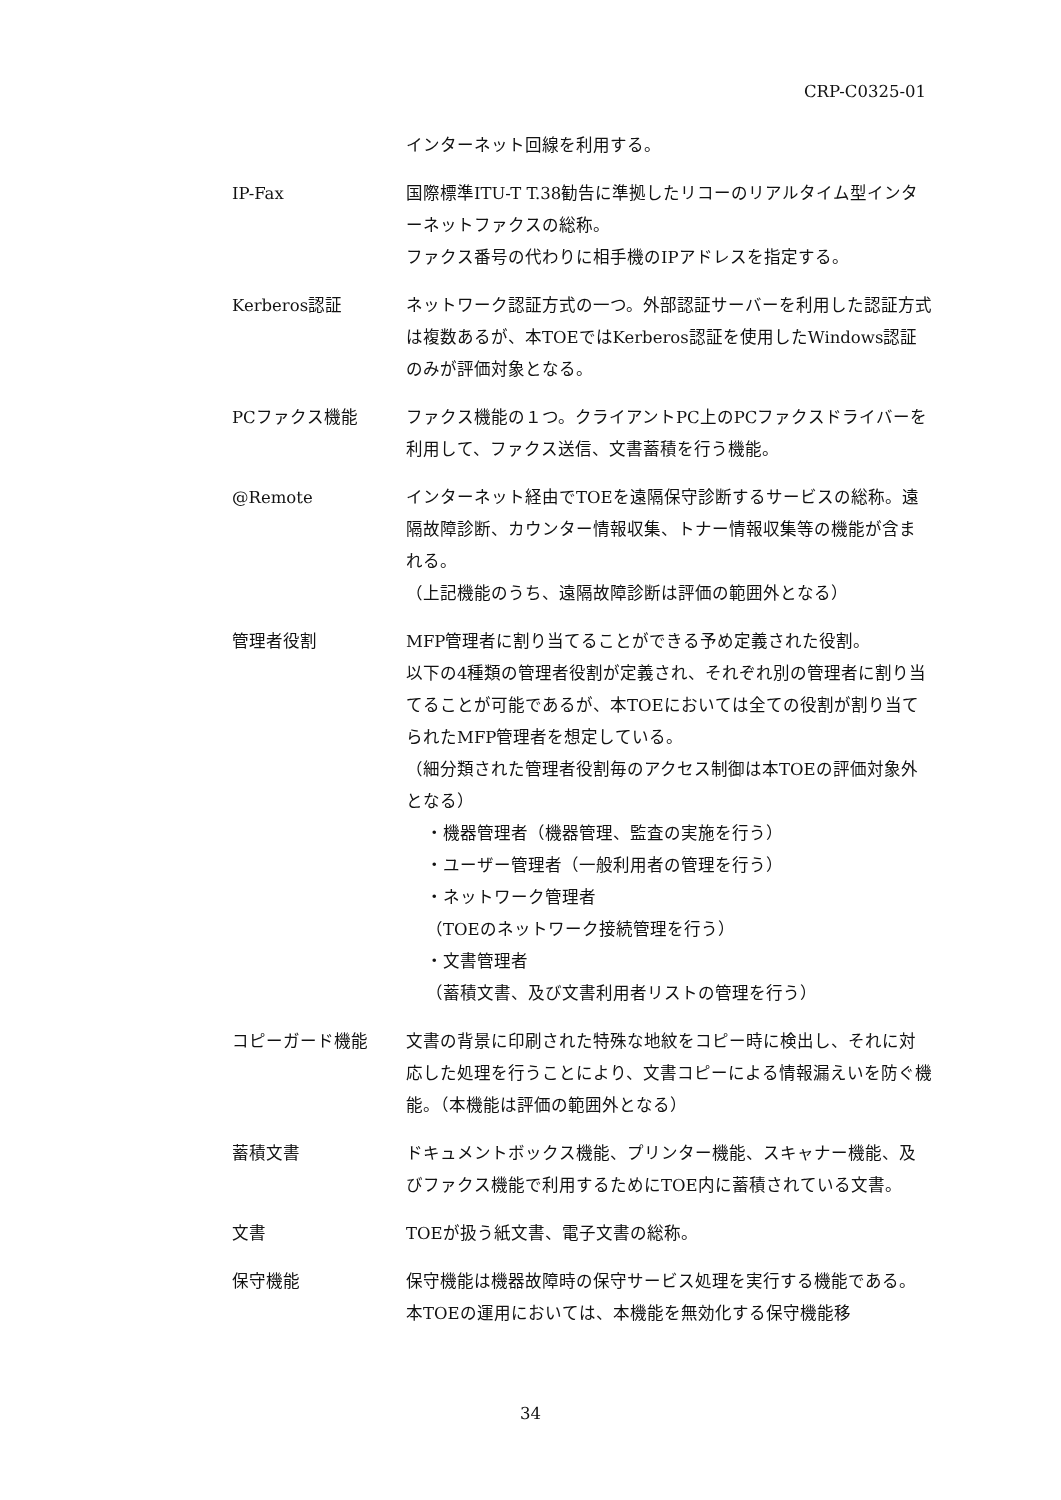CRP-C0325-01
インターネット回線を利用する。
IP-Fax 国際標準ITU-T T.38勧告に準拠したリコーのリアルタイム型インターネットファクスの総称。
ファクス番号の代わりに相手機のIPアドレスを指定する。
Kerberos認証 ネットワーク認証方式の一つ。外部認証サーバーを利用した認証方式は複数あるが、本TOEではKerberos認証を使用したWindows認証のみが評価対象となる。
PCファクス機能 ファクス機能の１つ。クライアントPC上のPCファクスドライバーを利用して、ファクス送信、文書蓄積を行う機能。
@Remote インターネット経由でTOEを遠隔保守診断するサービスの総称。遠隔故障診断、カウンター情報収集、トナー情報収集等の機能が含まれる。
（上記機能のうち、遠隔故障診断は評価の範囲外となる）
管理者役割 MFP管理者に割り当てることができる予め定義された役割。
以下の4種類の管理者役割が定義され、それぞれ別の管理者に割り当てることが可能であるが、本TOEにおいては全ての役割が割り当てられたMFP管理者を想定している。
（細分類された管理者役割毎のアクセス制御は本TOEの評価対象外となる）
・機器管理者（機器管理、監査の実施を行う）
・ユーザー管理者（一般利用者の管理を行う）
・ネットワーク管理者
（TOEのネットワーク接続管理を行う）
・文書管理者
（蓄積文書、及び文書利用者リストの管理を行う）
コピーガード機能 文書の背景に印刷された特殊な地紋をコピー時に検出し、それに対応した処理を行うことにより、文書コピーによる情報漏えいを防ぐ機能。（本機能は評価の範囲外となる）
蓄積文書 ドキュメントボックス機能、プリンター機能、スキャナー機能、及びファクス機能で利用するためにTOE内に蓄積されている文書。
文書 TOEが扱う紙文書、電子文書の総称。
保守機能 保守機能は機器故障時の保守サービス処理を実行する機能である。本TOEの運用においては、本機能を無効化する保守機能移
34